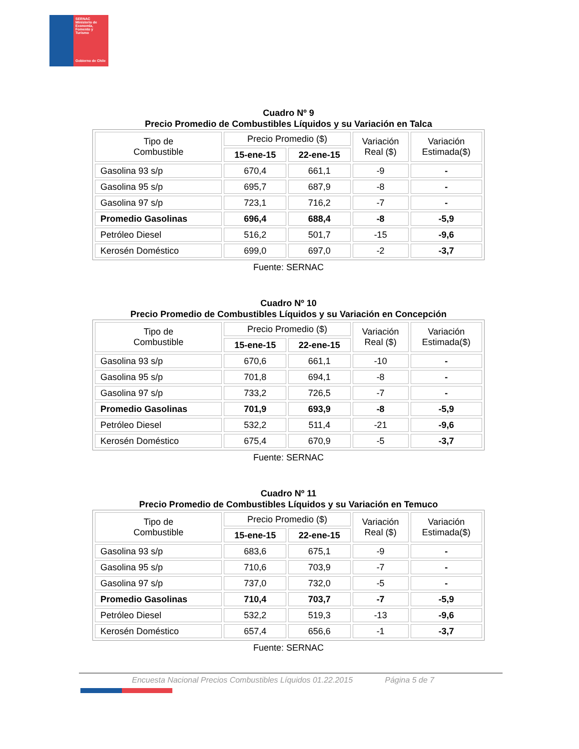SERNAC
Ministerio de Economía, Fomento y Turismo
Gobierno de Chile
Cuadro Nº 9
Precio Promedio de Combustibles Líquidos y su Variación en Talca
| Tipo de Combustible | Precio Promedio ($) | | Variación Real ($) | Variación Estimada($) |
| --- | --- | --- | --- | --- |
| | 15-ene-15 | 22-ene-15 | | |
| Gasolina 93 s/p | 670,4 | 661,1 | -9 | - |
| Gasolina 95 s/p | 695,7 | 687,9 | -8 | - |
| Gasolina 97 s/p | 723,1 | 716,2 | -7 | - |
| Promedio Gasolinas | 696,4 | 688,4 | -8 | -5,9 |
| Petróleo Diesel | 516,2 | 501,7 | -15 | -9,6 |
| Kerosén Doméstico | 699,0 | 697,0 | -2 | -3,7 |
Fuente: SERNAC
Cuadro Nº 10
Precio Promedio de Combustibles Líquidos y su Variación en Concepción
| Tipo de Combustible | Precio Promedio ($) | | Variación Real ($) | Variación Estimada($) |
| --- | --- | --- | --- | --- |
| | 15-ene-15 | 22-ene-15 | | |
| Gasolina 93 s/p | 670,6 | 661,1 | -10 | - |
| Gasolina 95 s/p | 701,8 | 694,1 | -8 | - |
| Gasolina 97 s/p | 733,2 | 726,5 | -7 | - |
| Promedio Gasolinas | 701,9 | 693,9 | -8 | -5,9 |
| Petróleo Diesel | 532,2 | 511,4 | -21 | -9,6 |
| Kerosén Doméstico | 675,4 | 670,9 | -5 | -3,7 |
Fuente: SERNAC
Cuadro Nº 11
Precio Promedio de Combustibles Líquidos y su Variación en Temuco
| Tipo de Combustible | Precio Promedio ($) | | Variación Real ($) | Variación Estimada($) |
| --- | --- | --- | --- | --- |
| | 15-ene-15 | 22-ene-15 | | |
| Gasolina 93 s/p | 683,6 | 675,1 | -9 | - |
| Gasolina 95 s/p | 710,6 | 703,9 | -7 | - |
| Gasolina 97 s/p | 737,0 | 732,0 | -5 | - |
| Promedio Gasolinas | 710,4 | 703,7 | -7 | -5,9 |
| Petróleo Diesel | 532,2 | 519,3 | -13 | -9,6 |
| Kerosén Doméstico | 657,4 | 656,6 | -1 | -3,7 |
Fuente: SERNAC
Encuesta Nacional Precios Combustibles Líquidos 01.22.2015 Página 5 de 7